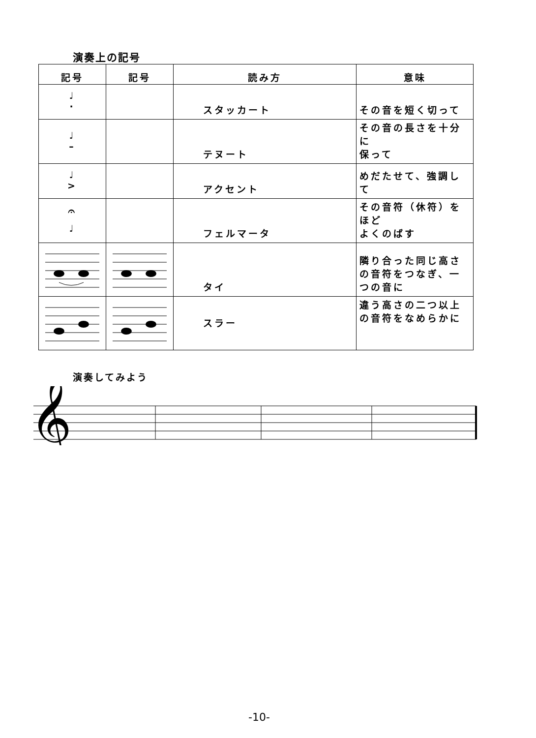演奏上の記号
| 記号 | 記号 | 読み方 | 意味 |
| --- | --- | --- | --- |
| ♩ · | | スタッカート | その音を短く切って |
| ♩ – | | テヌート | その音の長さを十分に 保って |
| ♩ > | | アクセント | めだたせて、強調して |
| 𝄐 ♩ | | フェルマータ | その音符（休符）をほど よくのばす |
| | | タイ | 隣り合った同じ高さの音符をつなぎ、一つの音に |
| | | スラー | 違う高さの二つ以上の音符をなめらかに |
演奏してみよう
𝄞
-10-